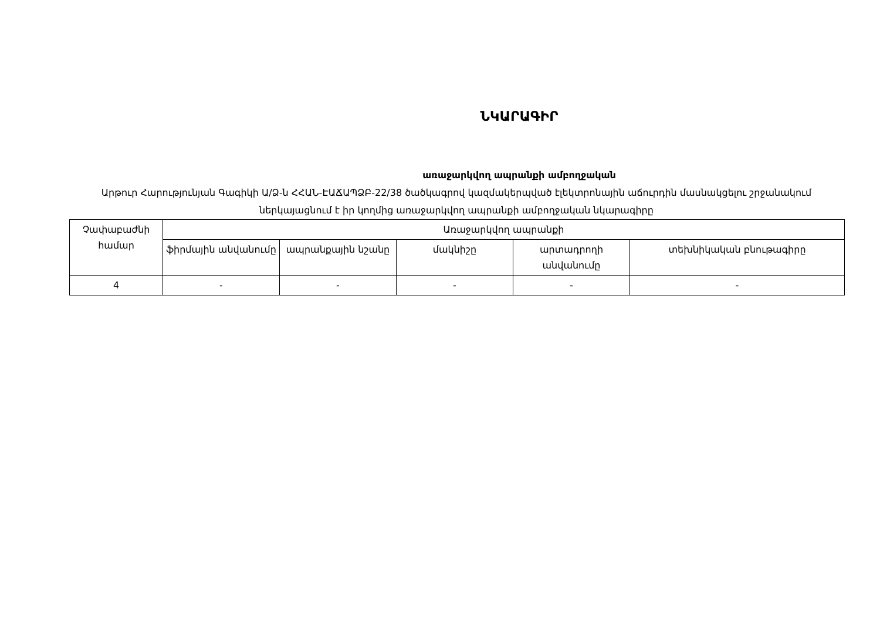ՆԿԱՐԱԳԻՐ
առաջարկվող ապրանքի ամբողջական
Արթուր Հարությունյան Գագիկի Ա/Ձ-ն ՀՀԱՆ-ԷԱՃԱՊՁԲ-22/38 ծածկագրով կազմակերպված էլեկտրոնային աճուրդին մասնակցելու շրջանակում ներկայացնում է իր կողմից առաջարկվող ապրանքի ամբողջական նկարագիրը
| Չափաբաժնի համար | Առաջարկվող ապրանքի | | | | |
| --- | --- | --- | --- | --- | --- |
| | ֆիրմային անվանումը | ապրանքային նշանը | մակնիշը | արտադրողի անվանումը | տեխնիկական բնութագիրը |
| 4 | - | - | - | - | - |